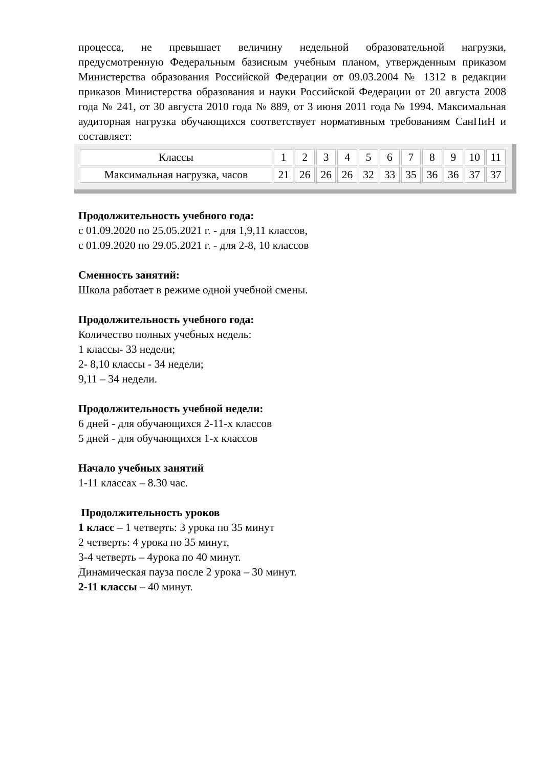процесса, не превышает величину недельной образовательной нагрузки, предусмотренную Федеральным базисным учебным планом, утвержденным приказом Министерства образования Российской Федерации от 09.03.2004 № 1312 в редакции приказов Министерства образования и науки Российской Федерации от 20 августа 2008 года № 241, от 30 августа 2010 года № 889, от 3 июня 2011 года № 1994. Максимальная аудиторная нагрузка обучающихся соответствует нормативным требованиям СанПиН и составляет:
| Классы | 1 | 2 | 3 | 4 | 5 | 6 | 7 | 8 | 9 | 10 | 11 |
| Максимальная нагрузка, часов | 21 | 26 | 26 | 26 | 32 | 33 | 35 | 36 | 36 | 37 | 37 |
Продолжительность учебного года:
с 01.09.2020 по 25.05.2021 г. - для 1,9,11 классов,
с 01.09.2020 по 29.05.2021 г. - для 2-8, 10 классов
Сменность занятий:
Школа работает в режиме одной учебной смены.
Продолжительность учебного года:
Количество полных учебных недель:
1 классы- 33 недели;
2- 8,10 классы - 34 недели;
9,11 – 34 недели.
Продолжительность учебной недели:
6 дней - для обучающихся 2-11-х классов
5 дней - для обучающихся 1-х классов
Начало учебных занятий
1-11 классах – 8.30 час.
Продолжительность уроков
1 класс – 1 четверть: 3 урока по 35 минут
2 четверть: 4 урока по 35 минут,
3-4 четверть – 4урока по 40 минут.
Динамическая пауза после 2 урока – 30 минут.
2-11 классы – 40 минут.